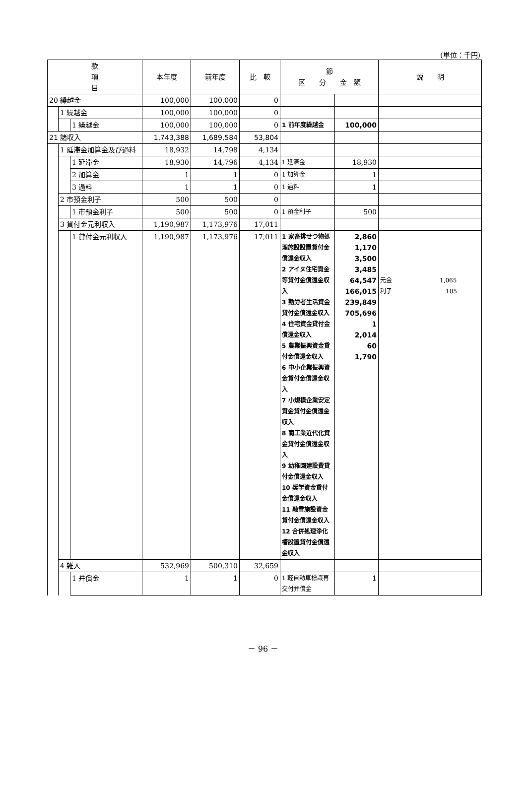(単位：千円)
| 款 項 目 | | | 本年度 | 前年度 | 比 較 | 節 区 分 金 額 | | 説 明 |
| --- | --- | --- | --- | --- | --- | --- | --- | --- |
| 20 繰越金 | | | 100,000 | 100,000 | 0 | | | |
| | 1 繰越金 | | 100,000 | 100,000 | 0 | | | |
| | | 1 繰越金 | 100,000 | 100,000 | 0 | 1 前年度繰越金 | 100,000 | |
| 21 諸収入 | | | 1,743,388 | 1,689,584 | 53,804 | | | |
| | 1 延滞金加算金及び過料 | | 18,932 | 14,798 | 4,134 | | | |
| | | 1 延滞金 | 18,930 | 14,796 | 4,134 | 1 延滞金 | 18,930 | |
| | | 2 加算金 | 1 | 1 | 0 | 1 加算金 | 1 | |
| | | 3 過料 | 1 | 1 | 0 | 1 過料 | 1 | |
| | 2 市預金利子 | | 500 | 500 | 0 | | | |
| | | 1 市預金利子 | 500 | 500 | 0 | 1 預金利子 | 500 | |
| | 3 貸付金元利収入 | | 1,190,987 | 1,173,976 | 17,011 | | | |
| | | 1 貸付金元利収入 | 1,190,987 | 1,173,976 | 17,011 | 1 家畜排せつ物処理施設設置貸付金償還金収入 2 アイヌ住宅資金等貸付金償還金収入 3 勤労者生活資金貸付金償還金収入 4 住宅資金貸付金償還金収入 5 農業振興資金貸付金償還金収入 6 中小企業振興資金貸付金償還金収入 7 小規模企業安定資金貸付金償還金収入 8 商工業近代化資金貸付金償還金収入 9 幼稚園建設費貸付金償還金収入 10 奨学資金貸付金償還金収入 11 融雪施設資金貸付金償還金収入 12 合併処理浄化槽設置貸付金償還金収入 | 2,860 1,170 3,500 3,485 64,547 166,015 239,849 705,696 1 2,014 60 1,790 | 元金 1,065 利子 105 |
| | 4 雑入 | | 532,969 | 500,310 | 32,659 | | | |
| | | 1 弁償金 | 1 | 1 | 0 | 1 軽自動車標識再交付弁償金 | 1 | |
－ 96 －